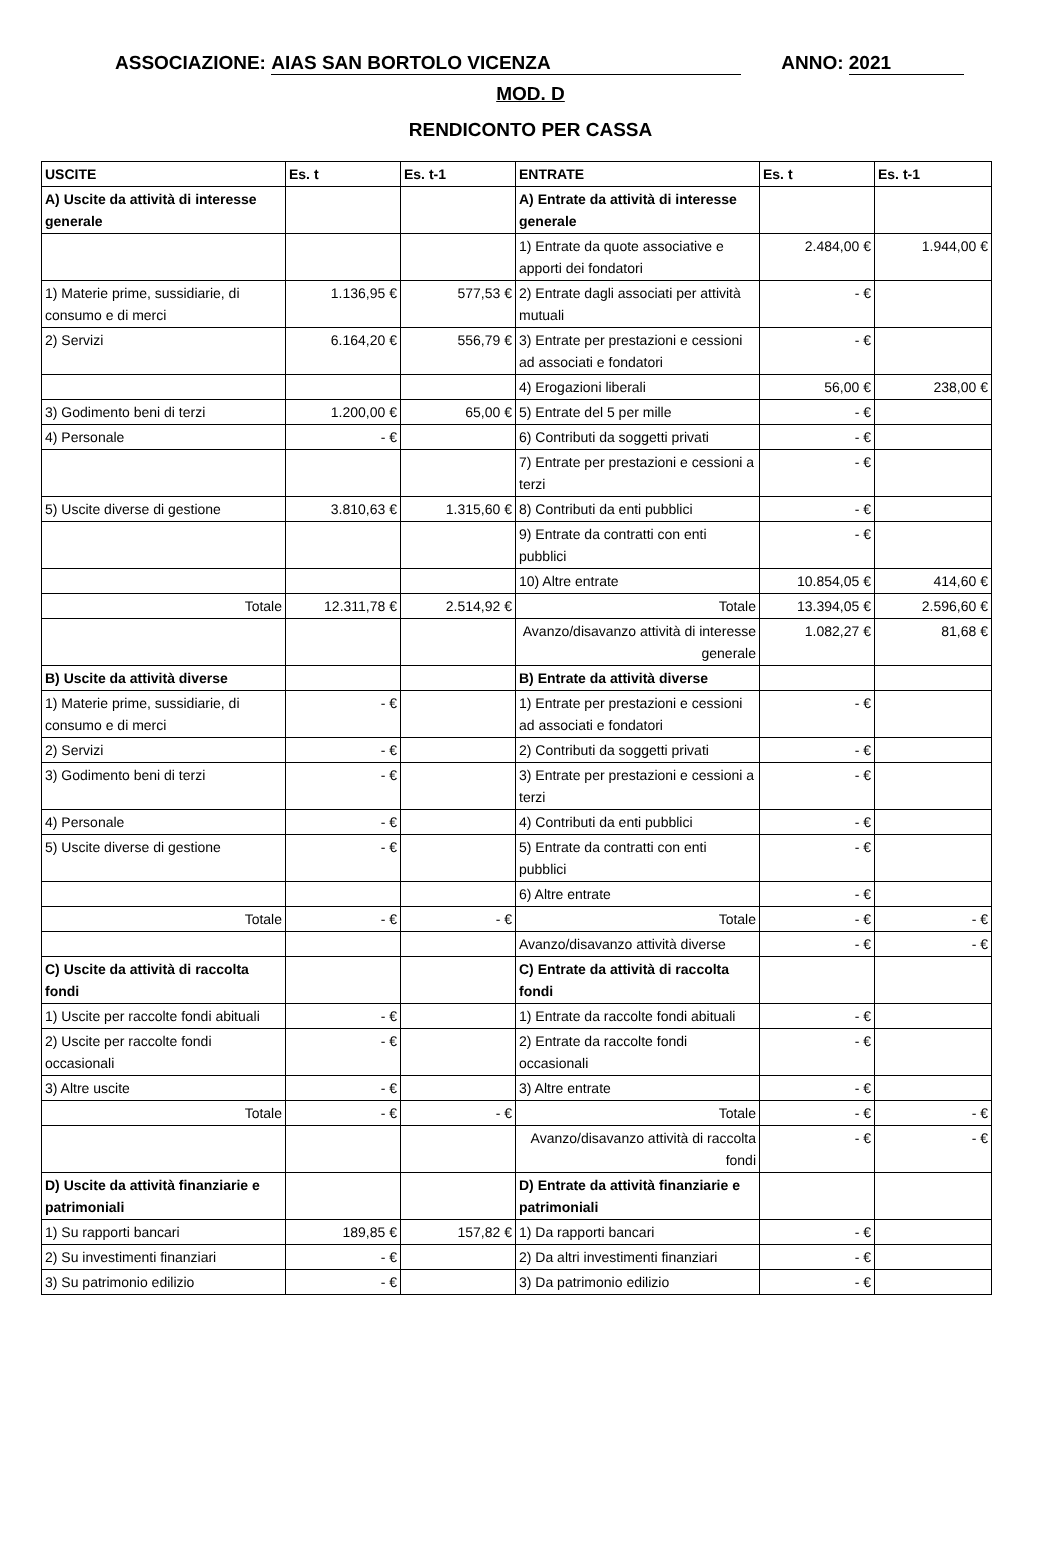ASSOCIAZIONE: AIAS SAN BORTOLO VICENZA ANNO: 2021
MOD. D
RENDICONTO PER CASSA
| USCITE | Es. t | Es. t-1 | ENTRATE | Es. t | Es. t-1 |
| --- | --- | --- | --- | --- | --- |
| A) Uscite da attività di interesse generale | | | A) Entrate da attività di interesse generale | | |
| | | | 1) Entrate da quote associative e apporti dei fondatori | 2.484,00 € | 1.944,00 € |
| 1) Materie prime, sussidiarie, di consumo e di merci | 1.136,95 € | 577,53 € | 2) Entrate dagli associati per attività mutuali | - € | |
| 2) Servizi | 6.164,20 € | 556,79 € | 3) Entrate per prestazioni e cessioni ad associati e fondatori | - € | |
| | | | 4) Erogazioni liberali | 56,00 € | 238,00 € |
| 3) Godimento beni di terzi | 1.200,00 € | 65,00 € | 5) Entrate del 5 per mille | - € | |
| 4) Personale | - € | | 6) Contributi da soggetti privati | - € | |
| | | | 7) Entrate per prestazioni e cessioni a terzi | - € | |
| 5) Uscite diverse di gestione | 3.810,63 € | 1.315,60 € | 8) Contributi da enti pubblici | - € | |
| | | | 9) Entrate da contratti con enti pubblici | - € | |
| | | | 10) Altre entrate | 10.854,05 € | 414,60 € |
| Totale | 12.311,78 € | 2.514,92 € | Totale | 13.394,05 € | 2.596,60 € |
| | | | Avanzo/disavanzo attività di interesse generale | 1.082,27 € | 81,68 € |
| B) Uscite da attività diverse | | | B) Entrate da attività diverse | | |
| 1) Materie prime, sussidiarie, di consumo e di merci | - € | | 1) Entrate per prestazioni e cessioni ad associati e fondatori | - € | |
| 2) Servizi | - € | | 2) Contributi da soggetti privati | - € | |
| 3) Godimento beni di terzi | - € | | 3) Entrate per prestazioni e cessioni a terzi | - € | |
| 4) Personale | - € | | 4) Contributi da enti pubblici | - € | |
| 5) Uscite diverse di gestione | - € | | 5) Entrate da contratti con enti pubblici | - € | |
| | | | 6) Altre entrate | - € | |
| Totale | - € | - € | Totale | - € | - € |
| | | | Avanzo/disavanzo attività diverse | - € | - € |
| C) Uscite da attività di raccolta fondi | | | C) Entrate da attività di raccolta fondi | | |
| 1) Uscite per raccolte fondi abituali | - € | | 1) Entrate da raccolte fondi abituali | - € | |
| 2) Uscite per raccolte fondi occasionali | - € | | 2) Entrate da raccolte fondi occasionali | - € | |
| 3) Altre uscite | - € | | 3) Altre entrate | - € | |
| Totale | - € | - € | Totale | - € | - € |
| | | | Avanzo/disavanzo attività di raccolta fondi | - € | - € |
| D) Uscite da attività finanziarie e patrimoniali | | | D) Entrate da attività finanziarie e patrimoniali | | |
| 1) Su rapporti bancari | 189,85 € | 157,82 € | 1) Da rapporti bancari | - € | |
| 2) Su investimenti finanziari | - € | | 2) Da altri investimenti finanziari | - € | |
| 3) Su patrimonio edilizio | - € | | 3) Da patrimonio edilizio | - € | |